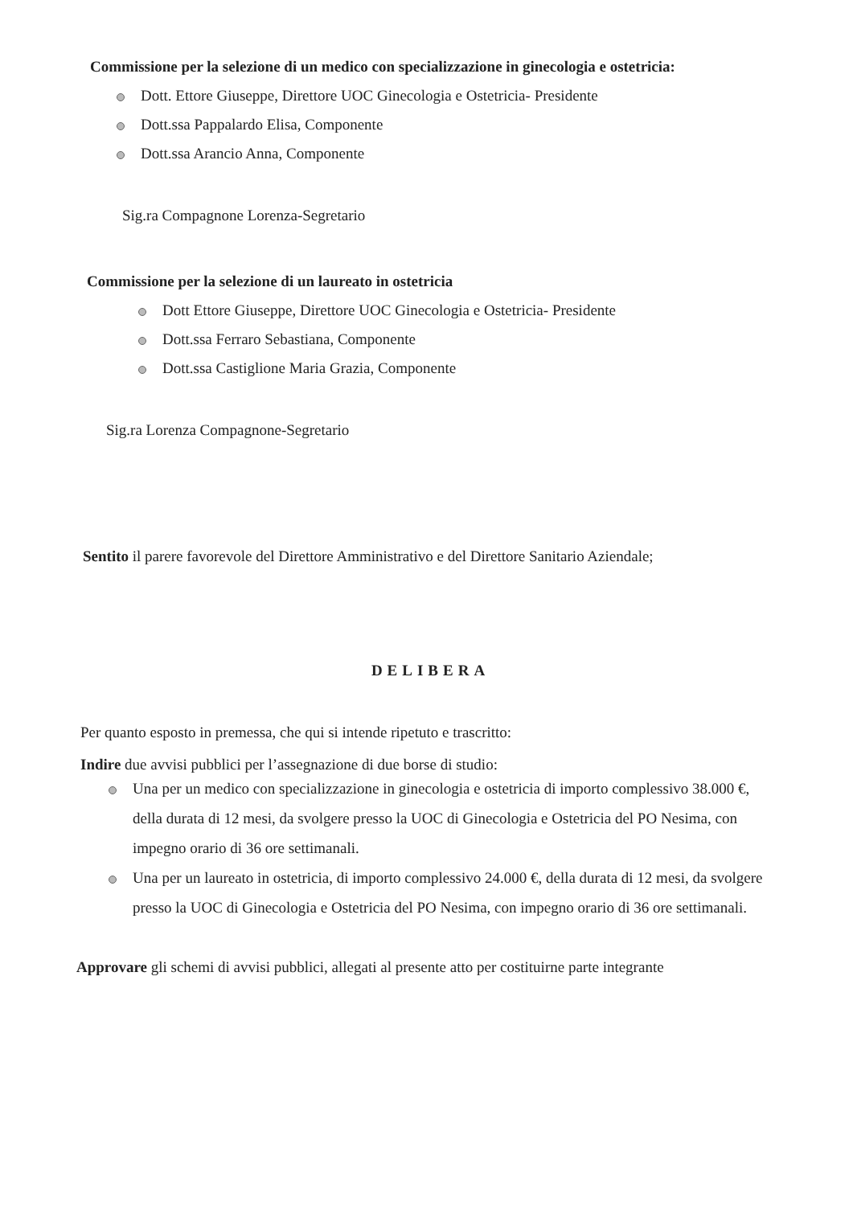Commissione per la selezione di un medico con specializzazione in ginecologia e ostetricia:
Dott. Ettore Giuseppe, Direttore UOC Ginecologia e Ostetricia- Presidente
Dott.ssa Pappalardo Elisa, Componente
Dott.ssa Arancio Anna, Componente
Sig.ra Compagnone Lorenza-Segretario
Commissione per la selezione di un laureato in ostetricia
Dott Ettore Giuseppe, Direttore UOC Ginecologia e Ostetricia- Presidente
Dott.ssa Ferraro Sebastiana, Componente
Dott.ssa Castiglione Maria Grazia, Componente
Sig.ra Lorenza Compagnone-Segretario
Sentito il parere favorevole del Direttore Amministrativo e del Direttore Sanitario Aziendale;
DELIBERA
Per quanto esposto in premessa, che qui si intende ripetuto e trascritto:
Indire due avvisi pubblici per l’assegnazione di due borse di studio:
Una per un medico con specializzazione in ginecologia e ostetricia di importo complessivo 38.000 €, della durata di 12 mesi, da svolgere presso la UOC di Ginecologia e Ostetricia del PO Nesima, con impegno orario di 36 ore settimanali.
Una per un laureato in ostetricia, di importo complessivo 24.000 €, della durata di 12 mesi, da svolgere presso la UOC di Ginecologia e Ostetricia del PO Nesima, con impegno orario di 36 ore settimanali.
Approvare gli schemi di avvisi pubblici, allegati al presente atto per costituirne parte integrante